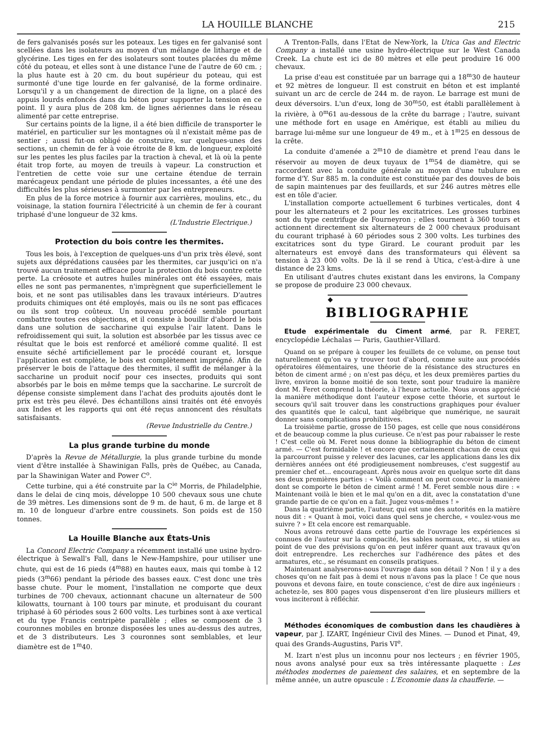LA HOUILLE BLANCHE 215
de fers galvanisés posés sur les poteaux. Les tiges en fer galvanisé sont scellées dans les isolateurs au moyen d'un mélange de litharge et de glycérine. Les tiges en fer des isolateurs sont toutes placées du même côté du poteau, et elles sont à une distance l'une de l'autre de 60 cm. ; la plus haute est à 20 cm. du bout supérieur du poteau, qui est surmonté d'une tige lourde en fer galvanisé, de la forme ordinaire. Lorsqu'il y a un changement de direction de la ligne, on a placé des appuis lourds enfoncés dans du béton pour supporter la tension en ce point. Il y aura plus de 208 km. de lignes aériennes dans le réseau alimenté par cette entreprise.
Sur certains points de la ligne, il a été bien difficile de transporter le matériel, en particulier sur les montagnes où il n'existait même pas de sentier ; aussi fut-on obligé de construire, sur quelques-unes des sections, un chemin de fer à voie étroite de 8 km. de longueur, exploité sur les pentes les plus faciles par la traction à cheval, et là où la pente était trop forte, au moyen de treuils à vapeur. La construction et l'entretien de cette voie sur une certaine étendue de terrain marécageux pendant une période de pluies incessantes, a été une des difficultés les plus sérieuses à surmonter par les entrepreneurs.
En plus de la force motrice à fournir aux carrières, moulins, etc., du voisinage, la station fournira l'électricité à un chemin de fer à courant triphasé d'une longueur de 32 kms.
(L'Industrie Electrique.)
Protection du bois contre les thermites.
Tous les bois, à l'exception de quelques-uns d'un prix très élevé, sont sujets aux déprédations causées par les thermites, car jusqu'ici on n'a trouvé aucun traitement efficace pour la protection du bois contre cette perte. La créosote et autres huiles minérales ont été essayées, mais elles ne sont pas permanentes, n'imprègnent que superficiellement le bois, et ne sont pas utilisables dans les travaux intérieurs. D'autres produits chimiques ont été employés, mais ou ils ne sont pas efficaces ou ils sont trop coûteux. Un nouveau procédé semble pourtant combattre toutes ces objections, et il consiste à bouillir d'abord le bois dans une solution de saccharine qui expulse l'air latent. Dans le refroidissement qui suit, la solution est absorbée par les tissus avec ce résultat que le bois est renforcé et amélioré comme qualité. Il est ensuite séché artificiellement par le procédé courant et, lorsque l'application est complète, le bois est complètement imprégné. Afin de préserver le bois de l'attaque des thermites, il suffit de mélanger à la saccharine un produit nocif pour ces insectes, produits qui sont absorbés par le bois en même temps que la saccharine. Le surcroît de dépense consiste simplement dans l'achat des produits ajoutés dont le prix est très peu élevé. Des échantillons ainsi traités ont été envoyés aux Indes et les rapports qui ont été reçus annoncent des résultats satisfaisants.
(Revue Industrielle du Centre.)
La plus grande turbine du monde
D'après la Revue de Métallurgie, la plus grande turbine du monde vient d'être installée à Shawinigan Falls, près de Québec, au Canada, par la Shawinigan Water and Power C<sup>o</sup>.
Cette turbine, qui a été construite par la C<sup>ie</sup> Morris, de Philadelphie, dans le delai de cinq mois, développe 10 500 chevaux sous une chute de 39 mètres. Les dimensions sont de 9 m. de haut, 6 m. de large et 8 m. 10 de longueur d'arbre entre coussinets. Son poids est de 150 tonnes.
La Houille Blanche aux États-Unis
La Concord Electric Company a récemment installé une usine hydro-électrique à Sewall's Fall, dans le New-Hampshire, pour utiliser une chute, qui est de 16 pieds (4<sup>m</sup>88) en hautes eaux, mais qui tombe à 12 pieds (3<sup>m</sup>66) pendant la période des basses eaux. C'est donc une très basse chute. Pour le moment, l'installation ne comporte que deux turbines de 700 chevaux, actionnant chacune un alternateur de 500 kilowatts, tournant à 100 tours par minute, et produisant du courant triphasé à 60 périodes sous 2 600 volts. Les turbines sont à axe vertical et du type Francis centripète parallèle ; elles se composent de 3 couronnes mobiles en bronze disposées les unes au-dessus des autres, et de 3 distributeurs. Les 3 couronnes sont semblables, et leur diamètre est de 1<sup>m</sup>40.
A Trenton-Falls, dans l'Etat de New-York, la Utica Gas and Electric Company a installé une usine hydro-électrique sur le West Canada Creek. La chute est ici de 80 mètres et elle peut produire 16 000 chevaux.
La prise d'eau est constituée par un barrage qui a 18<sup>m</sup>30 de hauteur et 92 mètres de longueur. Il est construit en béton et est implanté suivant un arc de cercle de 244 m. de rayon. Le barrage est muni de deux déversoirs. L'un d'eux, long de 30<sup>m</sup>50, est établi parallèlement à la rivière, à 0<sup>m</sup>61 au-dessous de la crête du barrage ; l'autre, suivant une méthode fort en usage en Amérique, est établi au milieu du barrage lui-même sur une longueur de 49 m., et à 1<sup>m</sup>25 en dessous de la crête.
La conduite d'amenée a 2<sup>m</sup>10 de diamètre et prend l'eau dans le réservoir au moyen de deux tuyaux de 1<sup>m</sup>54 de diamètre, qui se raccordent avec la conduite générale au moyen d'une tubulure en forme d'Y. Sur 885 m. la conduite est constituée par des douves de bois de sapin maintenues par des feuillards, et sur 246 autres mètres elle est en tôle d'acier.
L'installation comporte actuellement 6 turbines verticales, dont 4 pour les alternateurs et 2 pour les excitatrices. Les grosses turbines sont du type centrifuge de Fourneyron ; elles tournent à 360 tours et actionnent directement six alternateurs de 2 000 chevaux produisant du courant triphasé à 60 périodes sous 2 300 volts. Les turbines des excitatrices sont du type Girard. Le courant produit par les alternateurs est envoyé dans des transformateurs qui élèvent sa tension à 23 000 volts. De là il se rend à Utica, c'est-à-dire à une distance de 23 kms.
En utilisant d'autres chutes existant dans les environs, la Company se propose de produire 23 000 chevaux.
◆
BIBLIOGRAPHIE
Etude expérimentale du Ciment armé, par R. FERET, encyclopédie Léchalas — Paris, Gauthier-Villard.
Quand on se prépare à couper les feuillets de ce volume, on pense tout naturellement qu'on va y trouver tout d'abord, comme suite aux procédés opératoires élémentaires, une théorie de la résistance des structures en béton de ciment armé ; on n'est pas déçu, et les deux premières parties du livre, environ la bonne moitié de son texte, sont pour traduire la manière dont M. Feret comprend la théorie, à l'heure actuelle. Nous avons apprécié la manière méthodique dont l'auteur expose cette théorie, et surtout le secours qu'il sait trouver dans les constructions graphiques pour évaluer des quantités que le calcul, tant algébrique que numérique, ne saurait donner sans complications prohibitives.
La troisième partie, grosse de 150 pages, est celle que nous considérons et de beaucoup comme la plus curieuse. Ce n'est pas pour rabaisser le reste ! C'est celle où M. Feret nous donne la bibliographie du béton de ciment armé. — C'est formidable ! et encore que certainement chacun de ceux qui la parcourront puisse y relever des lacunes, car les applications dans les dix dernières années ont été prodigieusement nombreuses, c'est suggestif au premier chef et... encourageant. Après nous avoir en quelque sorte dit dans ses deux premières parties : « Voilà comment on peut concevoir la manière dont se comporte le béton de ciment armé ! M. Feret semble nous dire : « Maintenant voilà le bien et le mal qu'on en a dit, avec la constatation d'une grande partie de ce qu'on en a fait. Jugez vous-mêmes ! »
Dans la quatrième partie, l'auteur, qui est une des autorités en la matière nous dit : « Quant à moi, voici dans quel sens je cherche, « voulez-vous me suivre ? » Et cela encore est remarquable.
Nous avons retrouvé dans cette partie de l'ouvrage les expériences si connues de l'auteur sur la compacité, les sables normaux, etc., si utiles au point de vue des prévisions qu'on en peut inférer quant aux travaux qu'on doit entreprendre. Les recherches sur l'adhérence des pâtes et des armatures, etc., se résumant en conseils pratiques.
Maintenant analyserons-nous l'ouvrage dans son détail ? Non ! il y a des choses qu'on ne fait pas à demi et nous n'avons pas la place ! Ce que nous pouvons et devons faire, en toute conscience, c'est de dire aux ingénieurs : achetez-le, ses 800 pages vous dispenseront d'en lire plusieurs milliers et vous inciteront à réfléchir.
Méthodes économiques de combustion dans les chaudières à vapeur, par J. IZART, Ingénieur Civil des Mines. — Dunod et Pinat, 49, quai des Grands-Augustins, Paris VI<sup>e</sup>.
M. Izart n'est plus un inconnu pour nos lecteurs ; en février 1905, nous avons analysé pour eux sa très intéressante plaquette : Les méthodes modernes de paiement des salaires, et en septembre de la même année, un autre opuscule : L'Economie dans la chaufferie. —